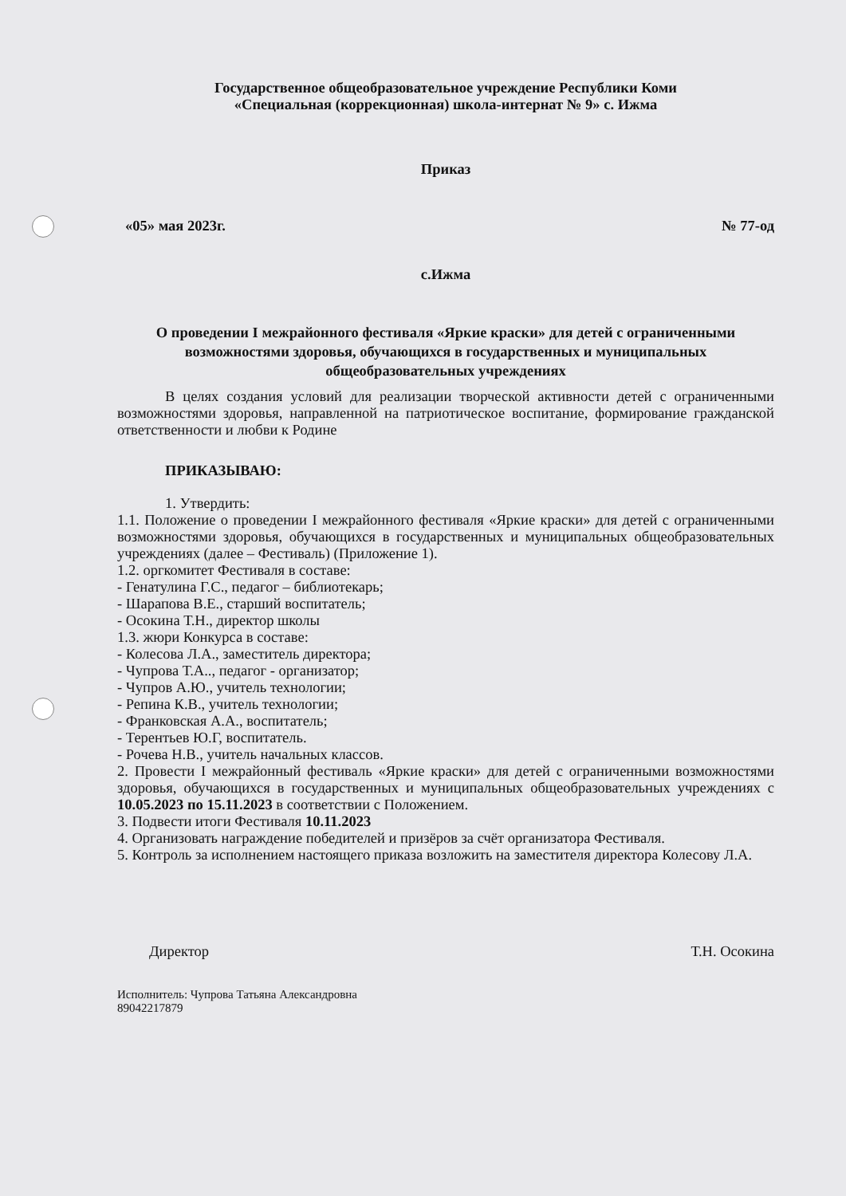Государственное общеобразовательное учреждение Республики Коми
«Специальная (коррекционная) школа-интернат № 9» с. Ижма
Приказ
«05» мая 2023г. № 77-од
с.Ижма
О проведении I межрайонного фестиваля «Яркие краски» для детей с ограниченными возможностями здоровья, обучающихся в государственных и муниципальных общеобразовательных учреждениях
В целях создания условий для реализации творческой активности детей с ограниченными возможностями здоровья, направленной на патриотическое воспитание, формирование гражданской ответственности и любви к Родине
ПРИКАЗЫВАЮ:
1. Утвердить:
1.1. Положение о проведении I межрайонного фестиваля «Яркие краски» для детей с ограниченными возможностями здоровья, обучающихся в государственных и муниципальных общеобразовательных учреждениях (далее – Фестиваль) (Приложение 1).
1.2. оргкомитет Фестиваля в составе:
- Генатулина Г.С., педагог – библиотекарь;
- Шарапова В.Е., старший воспитатель;
- Осокина Т.Н., директор школы
1.3. жюри Конкурса в составе:
- Колесова Л.А., заместитель директора;
- Чупрова Т.А.., педагог - организатор;
- Чупров А.Ю., учитель технологии;
- Репина К.В., учитель технологии;
- Франковская А.А., воспитатель;
- Терентьев Ю.Г, воспитатель.
- Рочева Н.В., учитель начальных классов.
2. Провести I межрайонный фестиваль «Яркие краски» для детей с ограниченными возможностями здоровья, обучающихся в государственных и муниципальных общеобразовательных учреждениях с 10.05.2023 по 15.11.2023 в соответствии с Положением.
3. Подвести итоги Фестиваля 10.11.2023
4. Организовать награждение победителей и призёров за счёт организатора Фестиваля.
5. Контроль за исполнением настоящего приказа возложить на заместителя директора Колесову Л.А.
Директор Т.Н. Осокина
Исполнитель: Чупрова Татьяна Александровна
89042217879